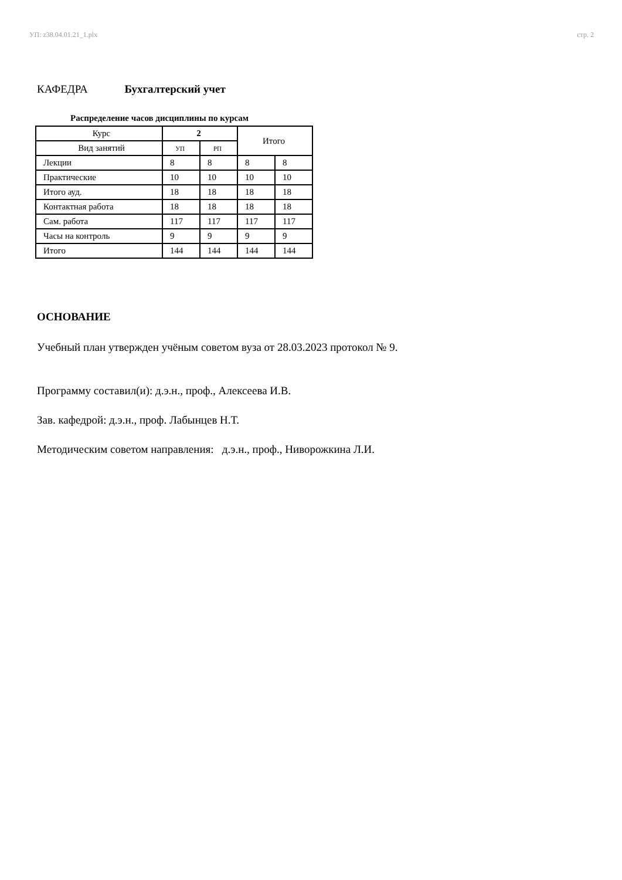УП: z38.04.01.21_1.plx стр. 2
КАФЕДРА Бухгалтерский учет
Распределение часов дисциплины по курсам
| Курс | 2 | | Итого | |
| Вид занятий | УП | РП | | |
| Лекции | 8 | 8 | 8 | 8 |
| Практические | 10 | 10 | 10 | 10 |
| Итого ауд. | 18 | 18 | 18 | 18 |
| Контактная работа | 18 | 18 | 18 | 18 |
| Сам. работа | 117 | 117 | 117 | 117 |
| Часы на контроль | 9 | 9 | 9 | 9 |
| Итого | 144 | 144 | 144 | 144 |
ОСНОВАНИЕ
Учебный план утвержден учёным советом вуза от 28.03.2023 протокол № 9.
Программу составил(и): д.э.н., проф., Алексеева И.В.
Зав. кафедрой: д.э.н., проф. Лабынцев Н.Т.
Методическим советом направления: д.э.н., проф., Ниворожкина Л.И.